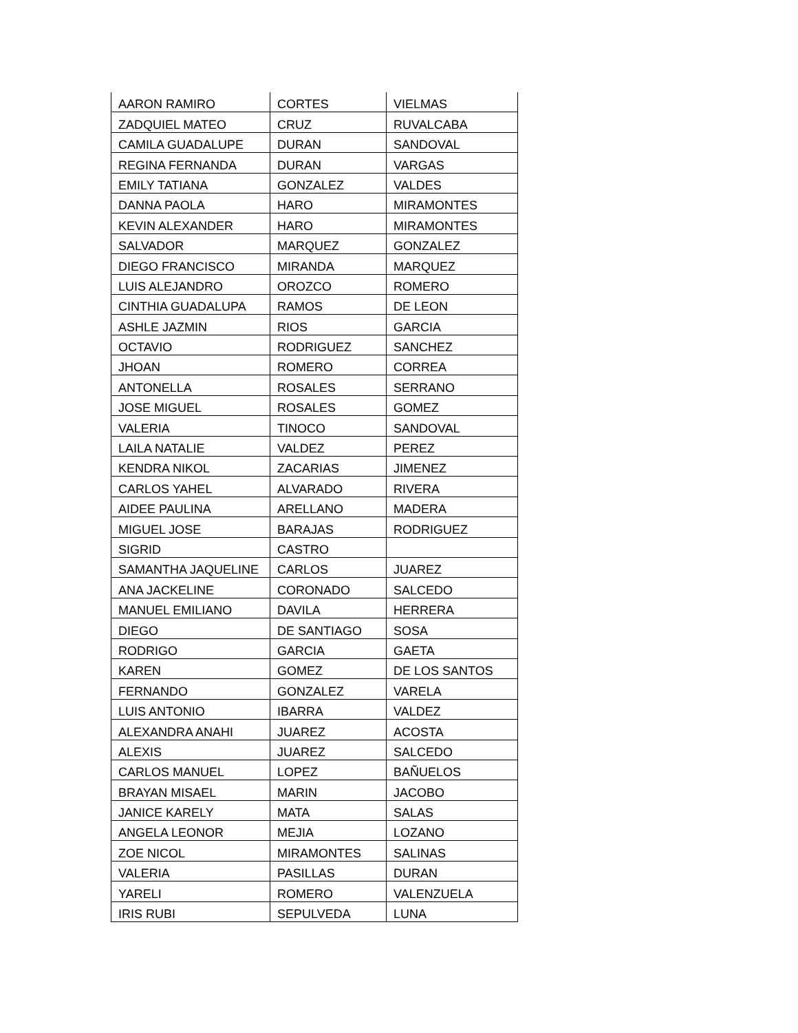| AARON RAMIRO | CORTES | VIELMAS |
| ZADQUIEL MATEO | CRUZ | RUVALCABA |
| CAMILA GUADALUPE | DURAN | SANDOVAL |
| REGINA FERNANDA | DURAN | VARGAS |
| EMILY TATIANA | GONZALEZ | VALDES |
| DANNA PAOLA | HARO | MIRAMONTES |
| KEVIN ALEXANDER | HARO | MIRAMONTES |
| SALVADOR | MARQUEZ | GONZALEZ |
| DIEGO FRANCISCO | MIRANDA | MARQUEZ |
| LUIS ALEJANDRO | OROZCO | ROMERO |
| CINTHIA GUADALUPA | RAMOS | DE LEON |
| ASHLE JAZMIN | RIOS | GARCIA |
| OCTAVIO | RODRIGUEZ | SANCHEZ |
| JHOAN | ROMERO | CORREA |
| ANTONELLA | ROSALES | SERRANO |
| JOSE MIGUEL | ROSALES | GOMEZ |
| VALERIA | TINOCO | SANDOVAL |
| LAILA NATALIE | VALDEZ | PEREZ |
| KENDRA NIKOL | ZACARIAS | JIMENEZ |
| CARLOS YAHEL | ALVARADO | RIVERA |
| AIDEE PAULINA | ARELLANO | MADERA |
| MIGUEL JOSE | BARAJAS | RODRIGUEZ |
| SIGRID | CASTRO | |
| SAMANTHA JAQUELINE | CARLOS | JUAREZ |
| ANA JACKELINE | CORONADO | SALCEDO |
| MANUEL EMILIANO | DAVILA | HERRERA |
| DIEGO | DE SANTIAGO | SOSA |
| RODRIGO | GARCIA | GAETA |
| KAREN | GOMEZ | DE LOS SANTOS |
| FERNANDO | GONZALEZ | VARELA |
| LUIS ANTONIO | IBARRA | VALDEZ |
| ALEXANDRA ANAHI | JUAREZ | ACOSTA |
| ALEXIS | JUAREZ | SALCEDO |
| CARLOS MANUEL | LOPEZ | BAÑUELOS |
| BRAYAN MISAEL | MARIN | JACOBO |
| JANICE KARELY | MATA | SALAS |
| ANGELA LEONOR | MEJIA | LOZANO |
| ZOE NICOL | MIRAMONTES | SALINAS |
| VALERIA | PASILLAS | DURAN |
| YARELI | ROMERO | VALENZUELA |
| IRIS RUBI | SEPULVEDA | LUNA |